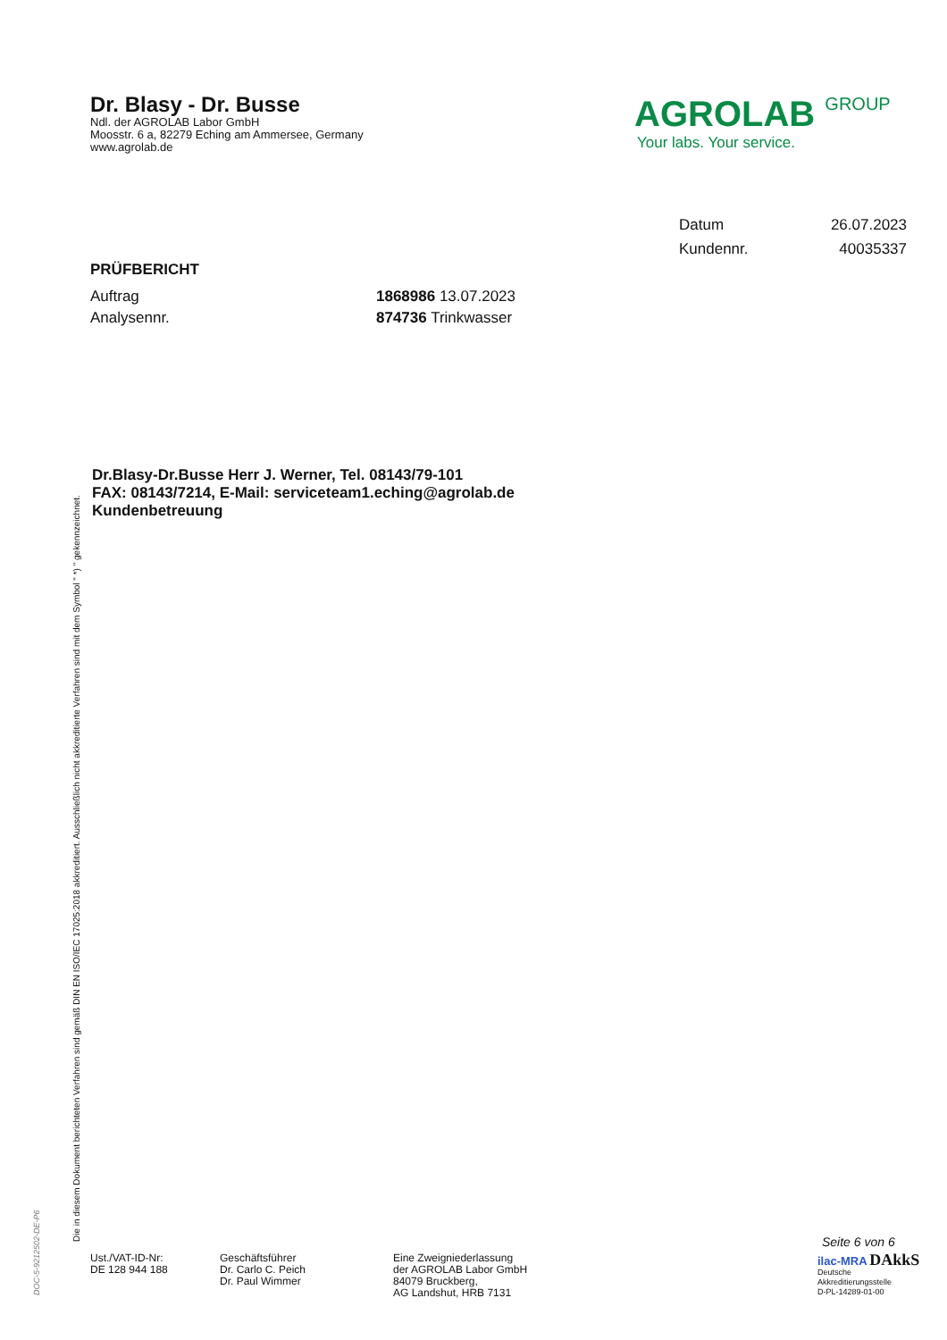Dr. Blasy - Dr. Busse
Ndl. der AGROLAB Labor GmbH
Moosstr. 6 a, 82279 Eching am Ammersee, Germany
www.agrolab.de
AGROLAB GROUP
Your labs. Your service.
Datum 26.07.2023
Kundennr. 40035337
PRÜFBERICHT
Auftrag 1868986 13.07.2023
Analysennr. 874736 Trinkwasser
Dr.Blasy-Dr.Busse Herr J. Werner, Tel. 08143/79-101
FAX: 08143/7214, E-Mail: serviceteam1.eching@agrolab.de
Kundenbetreuung
Die in diesem Dokument berichteten Verfahren sind gemäß DIN EN ISO/IEC 17025:2018 akkreditiert. Ausschließlich nicht akkreditierte Verfahren sind mit dem Symbol " *) " gekennzeichnet.
DOC-5-9212502-DE-P6
Seite 6 von 6
Ust./VAT-ID-Nr:
DE 128 944 188
Geschäftsführer
Dr. Carlo C. Peich
Dr. Paul Wimmer
Eine Zweigniederlassung
der AGROLAB Labor GmbH
84079 Bruckberg,
AG Landshut, HRB 7131
ilac-MRA DAkkS
Deutsche
Akkreditierungsstelle
D-PL-14289-01-00